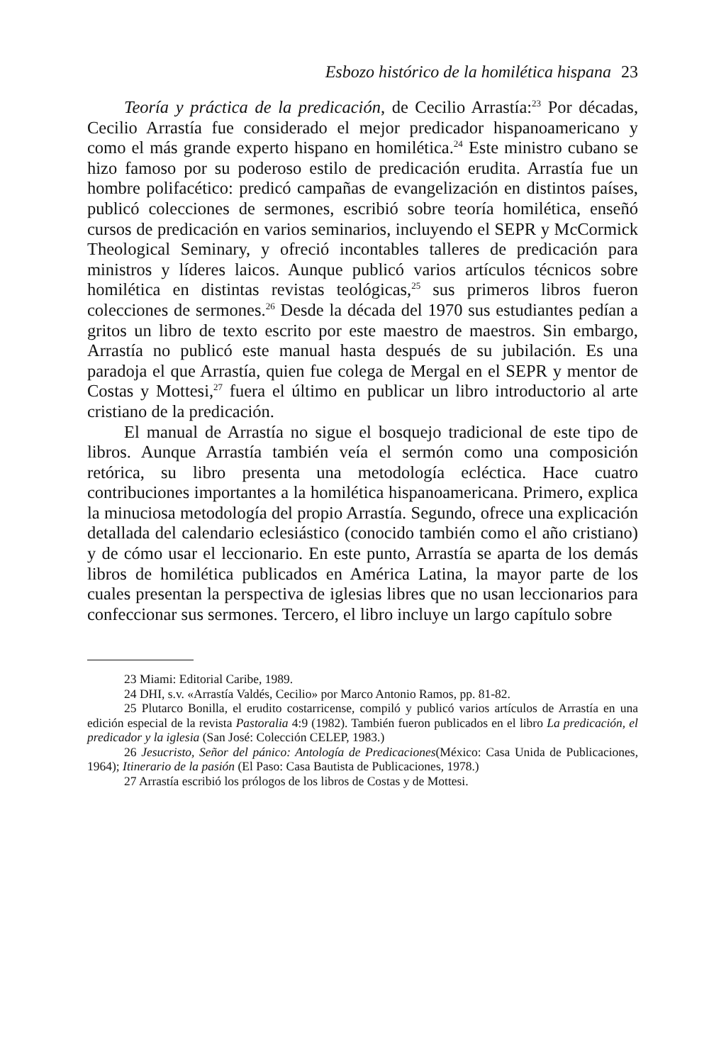Esbozo histórico de la homilética hispana 23
Teoría y práctica de la predicación, de Cecilio Arrastía:<sup>23</sup> Por décadas, Cecilio Arrastía fue considerado el mejor predicador hispanoamericano y como el más grande experto hispano en homilética.<sup>24</sup> Este ministro cubano se hizo famoso por su poderoso estilo de predicación erudita. Arrastía fue un hombre polifacético: predicó campañas de evangelización en distintos países, publicó colecciones de sermones, escribió sobre teoría homilética, enseñó cursos de predicación en varios seminarios, incluyendo el SEPR y McCormick Theological Seminary, y ofreció incontables talleres de predicación para ministros y líderes laicos. Aunque publicó varios artículos técnicos sobre homilética en distintas revistas teológicas,<sup>25</sup> sus primeros libros fueron colecciones de sermones.<sup>26</sup> Desde la década del 1970 sus estudiantes pedían a gritos un libro de texto escrito por este maestro de maestros. Sin embargo, Arrastía no publicó este manual hasta después de su jubilación. Es una paradoja el que Arrastía, quien fue colega de Mergal en el SEPR y mentor de Costas y Mottesi,<sup>27</sup> fuera el último en publicar un libro introductorio al arte cristiano de la predicación.
El manual de Arrastía no sigue el bosquejo tradicional de este tipo de libros. Aunque Arrastía también veía el sermón como una composición retórica, su libro presenta una metodología ecléctica. Hace cuatro contribuciones importantes a la homilética hispanoamericana. Primero, explica la minuciosa metodología del propio Arrastía. Segundo, ofrece una explicación detallada del calendario eclesiástico (conocido también como el año cristiano) y de cómo usar el leccionario. En este punto, Arrastía se aparta de los demás libros de homilética publicados en América Latina, la mayor parte de los cuales presentan la perspectiva de iglesias libres que no usan leccionarios para confeccionar sus sermones. Tercero, el libro incluye un largo capítulo sobre
23 Miami: Editorial Caribe, 1989.
24 DHI, s.v. «Arrastía Valdés, Cecilio» por Marco Antonio Ramos, pp. 81-82.
25 Plutarco Bonilla, el erudito costarricense, compiló y publicó varios artículos de Arrastía en una edición especial de la revista Pastoralia 4:9 (1982). También fueron publicados en el libro La predicación, el predicador y la iglesia (San José: Colección CELEP, 1983.)
26 Jesucristo, Señor del pánico: Antología de Predicaciones(México: Casa Unida de Publicaciones, 1964); Itinerario de la pasión (El Paso: Casa Bautista de Publicaciones, 1978.)
27 Arrastía escribió los prólogos de los libros de Costas y de Mottesi.